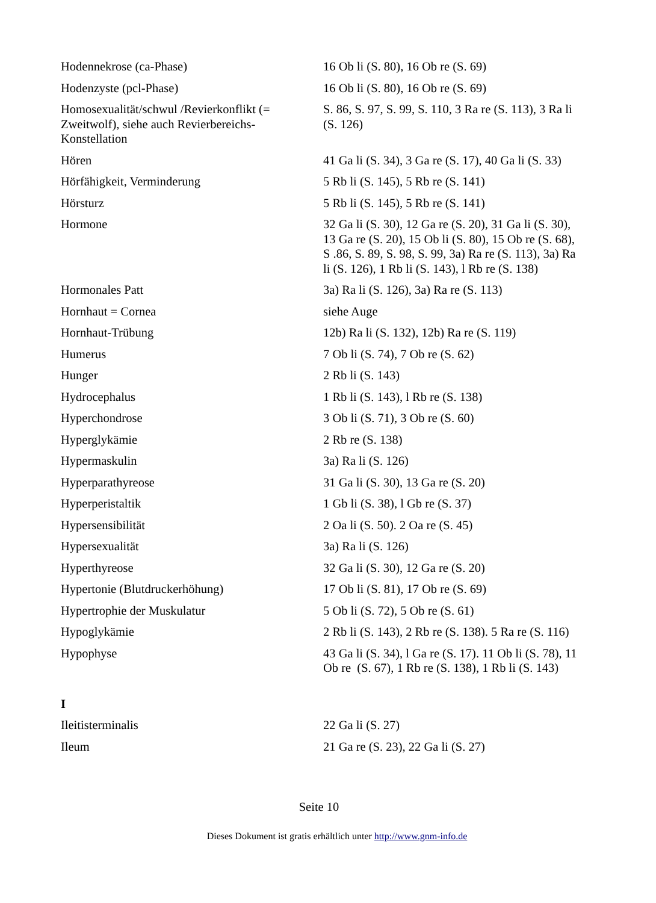| Hodennekrose (ca-Phase) | 16 Ob li (S. 80), 16 Ob re (S. 69) |
| Hodenzyste (pcl-Phase) | 16 Ob li (S. 80), 16 Ob re (S. 69) |
| Homosexualität/schwul /Revierkonflikt (= Zweitwolf), siehe auch Revierbereichs-Konstellation | S. 86, S. 97, S. 99, S. 110, 3 Ra re (S. 113), 3 Ra li (S. 126) |
| Hören | 41 Ga li (S. 34), 3 Ga re (S. 17), 40 Ga li (S. 33) |
| Hörfähigkeit, Verminderung | 5 Rb li (S. 145), 5 Rb re (S. 141) |
| Hörsturz | 5 Rb li (S. 145), 5 Rb re (S. 141) |
| Hormone | 32 Ga li (S. 30), 12 Ga re (S. 20), 31 Ga li (S. 30), 13 Ga re (S. 20), 15 Ob li (S. 80), 15 Ob re (S. 68), S .86, S. 89, S. 98, S. 99, 3a) Ra re (S. 113), 3a) Ra li (S. 126), 1 Rb li (S. 143), l Rb re (S. 138) |
| Hormonales Patt | 3a) Ra li (S. 126), 3a) Ra re (S. 113) |
| Hornhaut = Cornea | siehe Auge |
| Hornhaut-Trübung | 12b) Ra li (S. 132), 12b) Ra re (S. 119) |
| Humerus | 7 Ob li (S. 74), 7 Ob re (S. 62) |
| Hunger | 2 Rb li (S. 143) |
| Hydrocephalus | 1 Rb li (S. 143), l Rb re (S. 138) |
| Hyperchondrose | 3 Ob li (S. 71), 3 Ob re (S. 60) |
| Hyperglykämie | 2 Rb re (S. 138) |
| Hypermaskulin | 3a) Ra li (S. 126) |
| Hyperparathyreose | 31 Ga li (S. 30), 13 Ga re (S. 20) |
| Hyperperistaltik | 1 Gb li (S. 38), l Gb re (S. 37) |
| Hypersensibilität | 2 Oa li (S. 50). 2 Oa re (S. 45) |
| Hypersexualität | 3a) Ra li (S. 126) |
| Hyperthyreose | 32 Ga li (S. 30), 12 Ga re (S. 20) |
| Hypertonie (Blutdruckerhöhung) | 17 Ob li (S. 81), 17 Ob re (S. 69) |
| Hypertrophie der Muskulatur | 5 Ob li (S. 72), 5 Ob re (S. 61) |
| Hypoglykämie | 2 Rb li (S. 143), 2 Rb re (S. 138). 5 Ra re (S. 116) |
| Hypophyse | 43 Ga li (S. 34), l Ga re (S. 17). 11 Ob li (S. 78), 11 Ob re (S. 67), 1 Rb re (S. 138), 1 Rb li (S. 143) |
| I | |
| Ileitisterminalis | 22 Ga li (S. 27) |
| Ileum | 21 Ga re (S. 23), 22 Ga li (S. 27) |
Seite 10
Dieses Dokument ist gratis erhältlich unter http://www.gnm-info.de